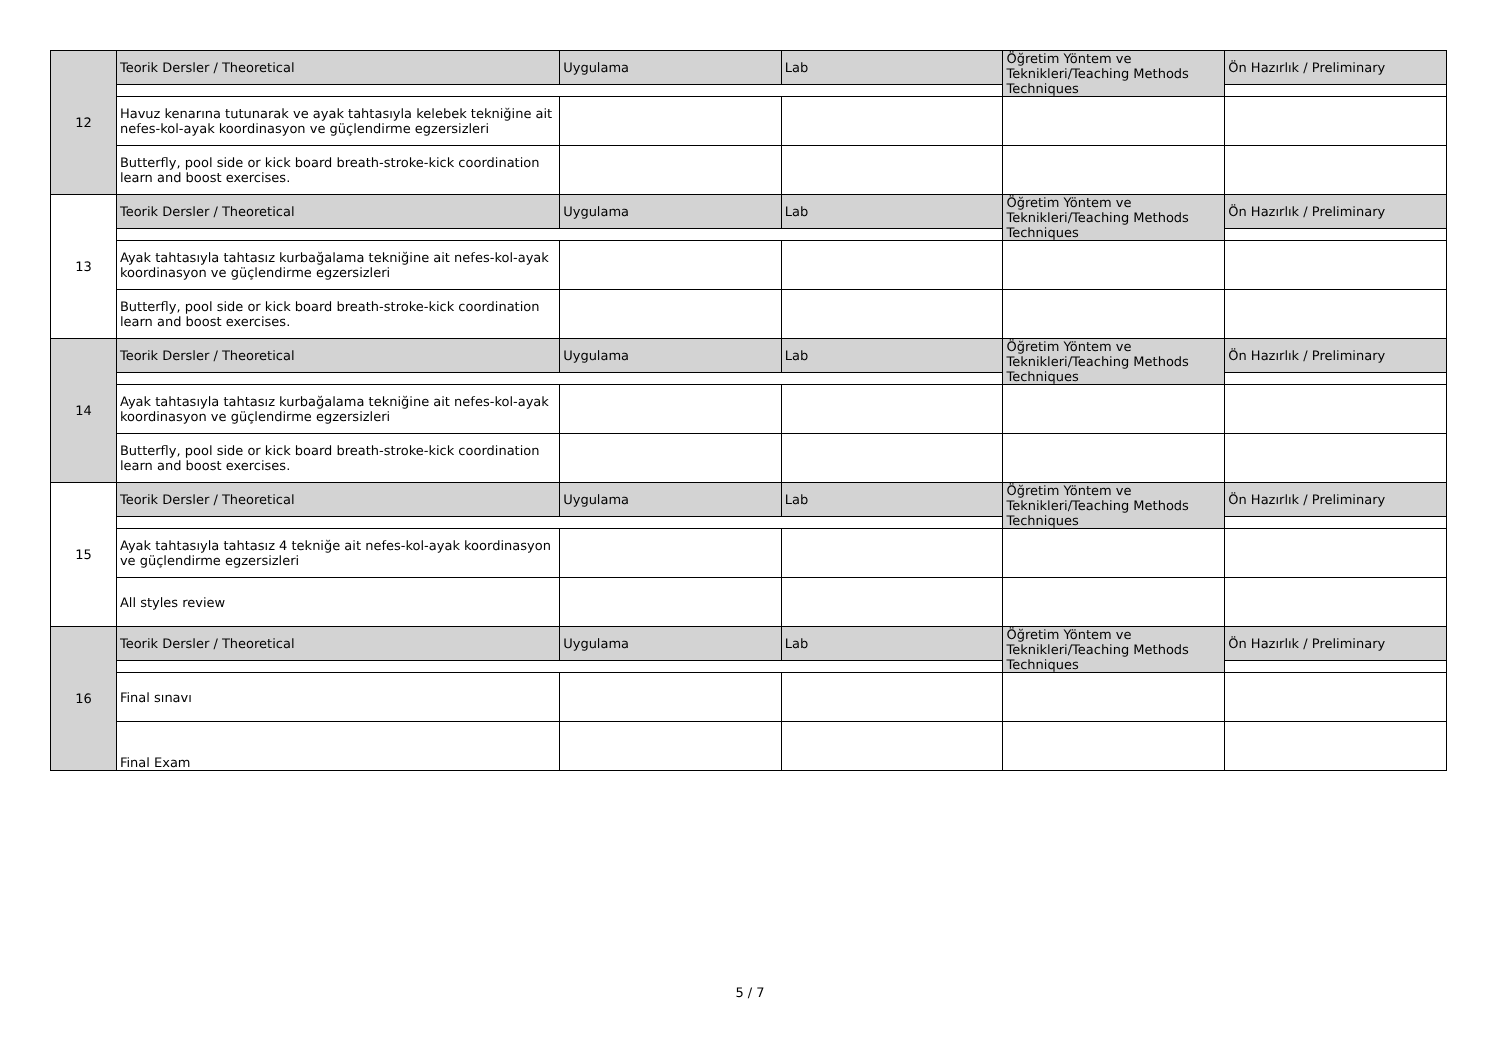| 12 | Teorik Dersler / Theoretical | Uygulama | Lab | Öğretim Yöntem ve Teknikleri/Teaching Methods Techniques | Ön Hazırlık / Preliminary |
| | Havuz kenarına tutunarak ve ayak tahtasıyla kelebek tekniğine ait nefes-kol-ayak koordinasyon ve güçlendirme egzersizleri | | | | |
| | Butterfly, pool side or kick board breath-stroke-kick coordination learn and boost exercises. | | | | |
| 13 | Teorik Dersler / Theoretical | Uygulama | Lab | Öğretim Yöntem ve Teknikleri/Teaching Methods Techniques | Ön Hazırlık / Preliminary |
| | Ayak tahtasıyla tahtasız kurbağalama tekniğine ait nefes-kol-ayak koordinasyon ve güçlendirme egzersizleri | | | | |
| | Butterfly, pool side or kick board breath-stroke-kick coordination learn and boost exercises. | | | | |
| 14 | Teorik Dersler / Theoretical | Uygulama | Lab | Öğretim Yöntem ve Teknikleri/Teaching Methods Techniques | Ön Hazırlık / Preliminary |
| | Ayak tahtasıyla tahtasız kurbağalama tekniğine ait nefes-kol-ayak koordinasyon ve güçlendirme egzersizleri | | | | |
| | Butterfly, pool side or kick board breath-stroke-kick coordination learn and boost exercises. | | | | |
| 15 | Teorik Dersler / Theoretical | Uygulama | Lab | Öğretim Yöntem ve Teknikleri/Teaching Methods Techniques | Ön Hazırlık / Preliminary |
| | Ayak tahtasıyla tahtasız 4 tekniğe ait nefes-kol-ayak koordinasyon ve güçlendirme egzersizleri | | | | |
| | All styles review | | | | |
| 16 | Teorik Dersler / Theoretical | Uygulama | Lab | Öğretim Yöntem ve Teknikleri/Teaching Methods Techniques | Ön Hazırlık / Preliminary |
| | Final sınavı | | | | |
| | Final Exam | | | | |
5 / 7